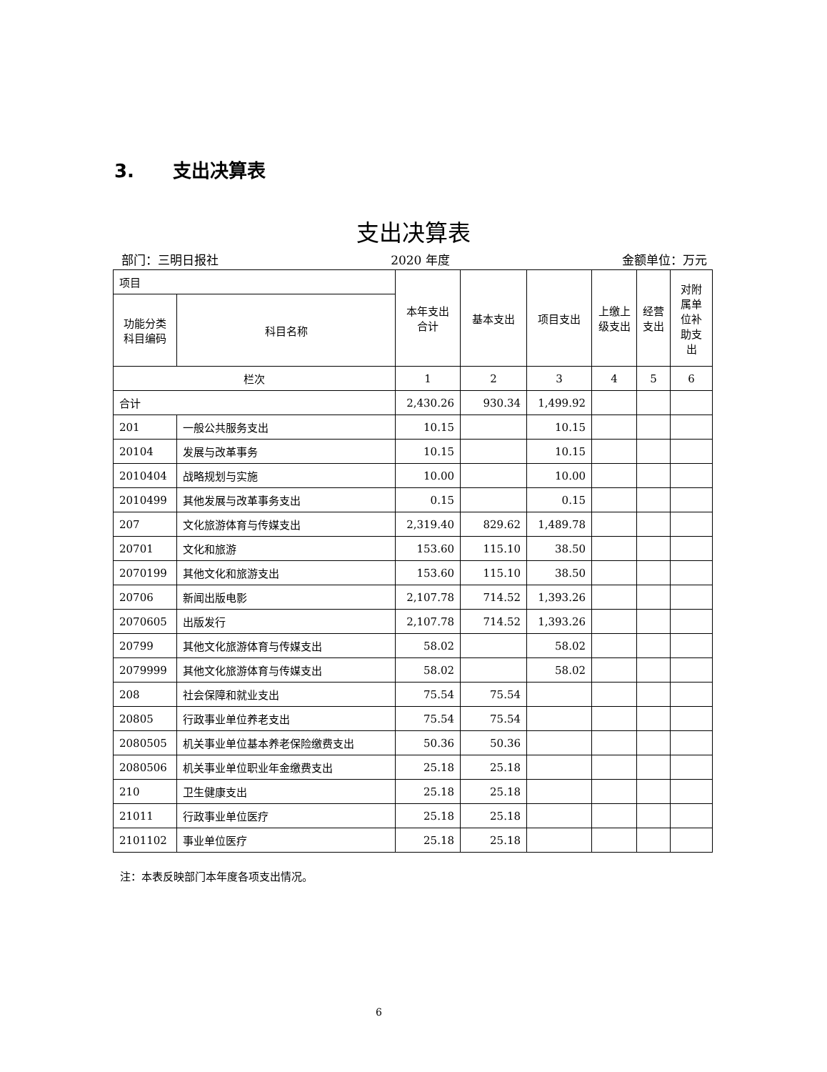3. 支出决算表
支出决算表
部门：三明日报社 2020 年度 金额单位：万元
| 项目 | | 本年支出合计 | 基本支出 | 项目支出 | 上缴上级支出 | 经营支出 | 对附属单位补助支出 |
| --- | --- | --- | --- | --- | --- | --- | --- |
| 功能分类科目编码 | 科目名称 | | | | | | |
| 栏次 | | 1 | 2 | 3 | 4 | 5 | 6 |
| 合计 | | 2,430.26 | 930.34 | 1,499.92 | | | |
| 201 | 一般公共服务支出 | 10.15 | | 10.15 | | | |
| 20104 | 发展与改革事务 | 10.15 | | 10.15 | | | |
| 2010404 | 战略规划与实施 | 10.00 | | 10.00 | | | |
| 2010499 | 其他发展与改革事务支出 | 0.15 | | 0.15 | | | |
| 207 | 文化旅游体育与传媒支出 | 2,319.40 | 829.62 | 1,489.78 | | | |
| 20701 | 文化和旅游 | 153.60 | 115.10 | 38.50 | | | |
| 2070199 | 其他文化和旅游支出 | 153.60 | 115.10 | 38.50 | | | |
| 20706 | 新闻出版电影 | 2,107.78 | 714.52 | 1,393.26 | | | |
| 2070605 | 出版发行 | 2,107.78 | 714.52 | 1,393.26 | | | |
| 20799 | 其他文化旅游体育与传媒支出 | 58.02 | | 58.02 | | | |
| 2079999 | 其他文化旅游体育与传媒支出 | 58.02 | | 58.02 | | | |
| 208 | 社会保障和就业支出 | 75.54 | 75.54 | | | | |
| 20805 | 行政事业单位养老支出 | 75.54 | 75.54 | | | | |
| 2080505 | 机关事业单位基本养老保险缴费支出 | 50.36 | 50.36 | | | | |
| 2080506 | 机关事业单位职业年金缴费支出 | 25.18 | 25.18 | | | | |
| 210 | 卫生健康支出 | 25.18 | 25.18 | | | | |
| 21011 | 行政事业单位医疗 | 25.18 | 25.18 | | | | |
| 2101102 | 事业单位医疗 | 25.18 | 25.18 | | | | |
注：本表反映部门本年度各项支出情况。
6